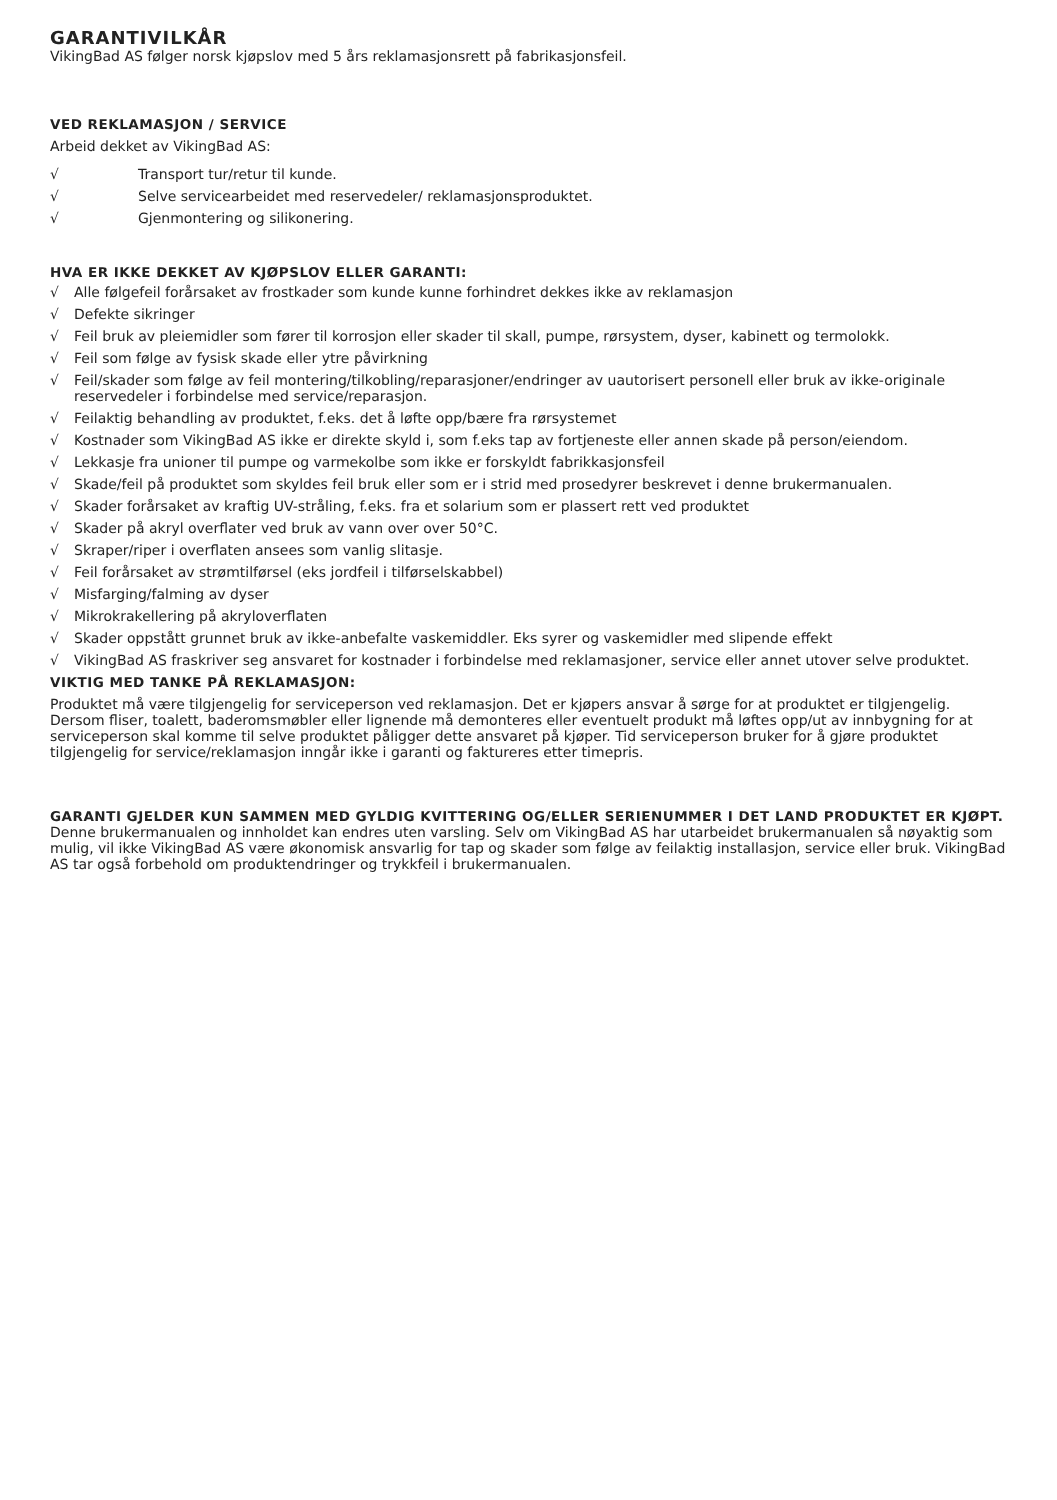GARANTIVILKÅR
VikingBad AS følger norsk kjøpslov med 5 års reklamasjonsrett på fabrikasjonsfeil.
VED REKLAMASJON / SERVICE
Arbeid dekket av VikingBad AS:
√ Transport tur/retur til kunde.
√ Selve servicearbeidet med reservedeler/ reklamasjonsproduktet.
√ Gjenmontering og silikonering.
HVA ER IKKE DEKKET AV KJØPSLOV ELLER GARANTI:
√ Alle følgefeil forårsaket av frostkader som kunde kunne forhindret dekkes ikke av reklamasjon
√ Defekte sikringer
√ Feil bruk av pleiemidler som fører til korrosjon eller skader til skall, pumpe, rørsystem, dyser, kabinett og termolokk.
√ Feil som følge av fysisk skade eller ytre påvirkning
√ Feil/skader som følge av feil montering/tilkobling/reparasjoner/endringer av uautorisert personell eller bruk av ikke-originale reservedeler i forbindelse med service/reparasjon.
√ Feilaktig behandling av produktet, f.eks. det å løfte opp/bære fra rørsystemet
√ Kostnader som VikingBad AS ikke er direkte skyld i, som f.eks tap av fortjeneste eller annen skade på person/eiendom.
√ Lekkasje fra unioner til pumpe og varmekolbe som ikke er forskyldt fabrikkasjonsfeil
√ Skade/feil på produktet som skyldes feil bruk eller som er i strid med prosedyrer beskrevet i denne brukermanualen.
√ Skader forårsaket av kraftig UV-stråling, f.eks. fra et solarium som er plassert rett ved produktet
√ Skader på akryl overflater ved bruk av vann over over 50°C.
√ Skraper/riper i overflaten ansees som vanlig slitasje.
√ Feil forårsaket av strømtilførsel (eks jordfeil i tilførselskabbel)
√ Misfarging/falming av dyser
√ Mikrokrakellering på akryloverflaten
√ Skader oppstått grunnet bruk av ikke-anbefalte vaskemiddler. Eks syrer og vaskemidler med slipende effekt
√ VikingBad AS fraskriver seg ansvaret for kostnader i forbindelse med reklamasjoner, service eller annet utover selve produktet.
VIKTIG MED TANKE PÅ REKLAMASJON:
Produktet må være tilgjengelig for serviceperson ved reklamasjon. Det er kjøpers ansvar å sørge for at produktet er tilgjengelig. Dersom fliser, toalett, baderomsmøbler eller lignende må demonteres eller eventuelt produkt må løftes opp/ut av innbygning for at serviceperson skal komme til selve produktet påligger dette ansvaret på kjøper. Tid serviceperson bruker for å gjøre produktet tilgjengelig for service/reklamasjon inngår ikke i garanti og faktureres etter timepris.
GARANTI GJELDER KUN SAMMEN MED GYLDIG KVITTERING OG/ELLER SERIENUMMER I DET LAND PRODUKTET ER KJØPT.
Denne brukermanualen og innholdet kan endres uten varsling. Selv om VikingBad AS har utarbeidet brukermanualen så nøyaktig som mulig, vil ikke VikingBad AS være økonomisk ansvarlig for tap og skader som følge av feilaktig installasjon, service eller bruk. VikingBad AS tar også forbehold om produktendringer og trykkfeil i brukermanualen.